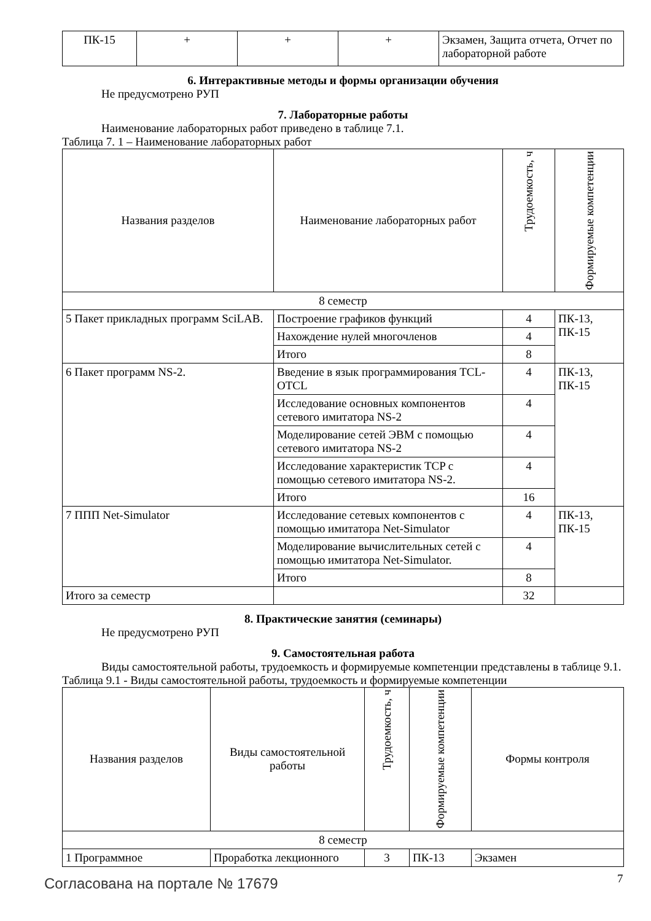| ПК-15 | + | + | + | Экзамен, Защита отчета, Отчет по лабораторной работе |
6. Интерактивные методы и формы организации обучения
Не предусмотрено РУП
7. Лабораторные работы
Наименование лабораторных работ приведено в таблице 7.1.
Таблица 7. 1 – Наименование лабораторных работ
| Названия разделов | Наименование лабораторных работ | Трудоемкость, ч | Формируемые компетенции |
| --- | --- | --- | --- |
| 8 семестр | | | |
| 5 Пакет прикладных программ SciLAB. | Построение графиков функций | 4 | ПК-13, ПК-15 |
| | Нахождение нулей многочленов | 4 | |
| | Итого | 8 | |
| 6 Пакет программ NS-2. | Введение в язык программирования TCL-OTCL | 4 | ПК-13, ПК-15 |
| | Исследование основных компонентов сетевого имитатора NS-2 | 4 | |
| | Моделирование сетей ЭВМ с помощью сетевого имитатора NS-2 | 4 | |
| | Исследование характеристик TCP с помощью сетевого имитатора NS-2. | 4 | |
| | Итого | 16 | |
| 7 ППП Net-Simulator | Исследование сетевых компонентов с помощью имитатора Net-Simulator | 4 | ПК-13, ПК-15 |
| | Моделирование вычислительных сетей с помощью имитатора Net-Simulator. | 4 | |
| | Итого | 8 | |
| Итого за семестр | | 32 | |
8. Практические занятия (семинары)
Не предусмотрено РУП
9. Самостоятельная работа
Виды самостоятельной работы, трудоемкость и формируемые компетенции представлены в таблице 9.1.
Таблица 9.1 - Виды самостоятельной работы, трудоемкость и формируемые компетенции
| Названия разделов | Виды самостоятельной работы | Трудоемкость, ч | Формируемые компетенции | Формы контроля |
| --- | --- | --- | --- | --- |
| 8 семестр | | | | |
| 1 Программное | Проработка лекционного | 3 | ПК-13 | Экзамен |
Согласована на портале № 17679 7